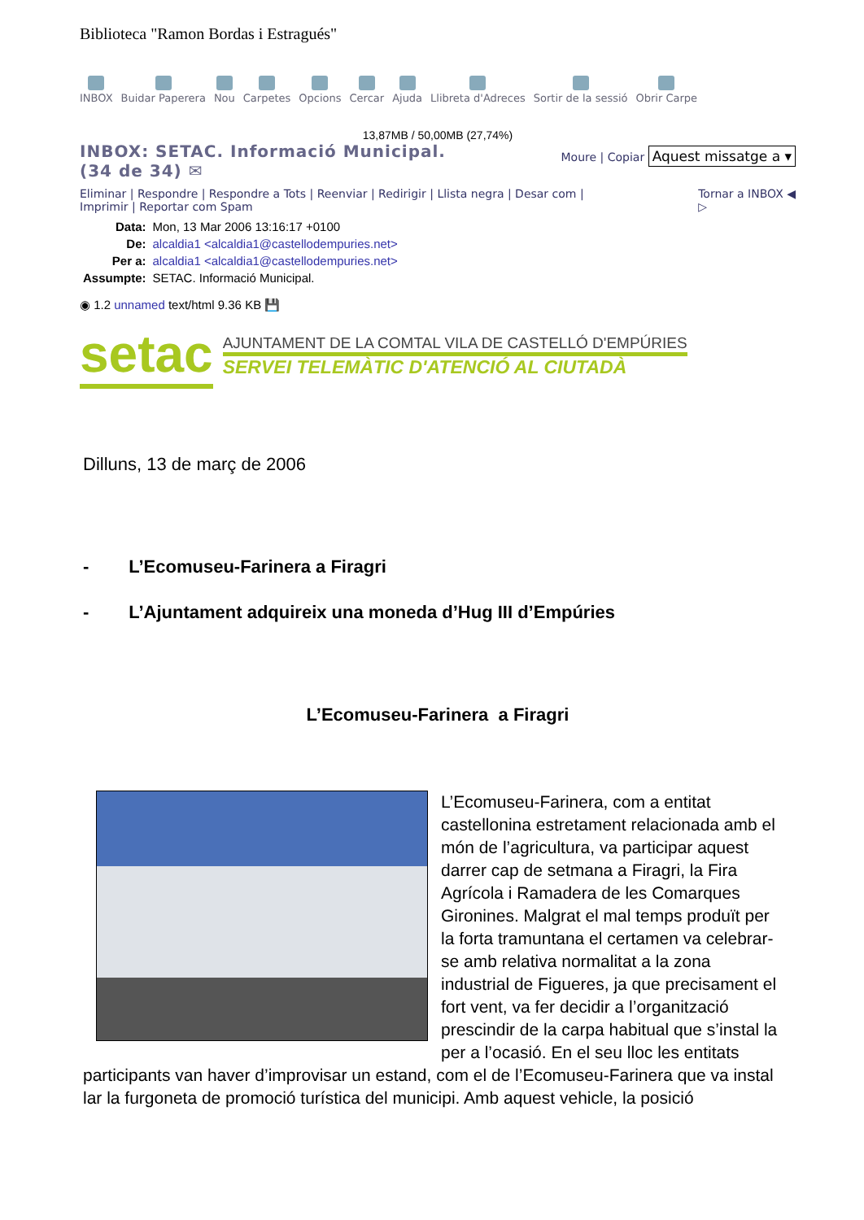Biblioteca "Ramon Bordas i Estragués"
INBOX Buidar Paperera Nou Carpetes Opcions Cercar Ajuda Llibreta d'Adreces Sortir de la sessió Obrir Carpe
13,87MB / 50,00MB (27,74%)
INBOX: SETAC. Informació Municipal.
(34 de 34) ✉
Moure | Copiar Aquest missatge a ▾
Eliminar | Respondre | Respondre a Tots | Reenviar | Redirigir | Llista negra | Desar com |
Imprimir | Reportar com Spam
Tornar a INBOX ◀
▷
| Data: | Mon, 13 Mar 2006 13:16:17 +0100 |
| De: | alcaldia1 <alcaldia1@castellodempuries.net> |
| Per a: | alcaldia1 <alcaldia1@castellodempuries.net> |
| Assumpte: | SETAC. Informació Municipal. |
◉ 1.2 unnamed text/html 9.36 KB 💾
setac
AJUNTAMENT DE LA COMTAL VILA DE CASTELLÓ D'EMPÚRIES
SERVEI TELEMÀTIC D'ATENCIÓ AL CIUTADÀ
Dilluns, 13 de març de 2006
- L’Ecomuseu-Farinera a Firagri
- L’Ajuntament adquireix una moneda d’Hug III d’Empúries
L’Ecomuseu-Farinera a Firagri
L’Ecomuseu-Farinera, com a entitat castellonina estretament relacionada amb el món de l’agricultura, va participar aquest darrer cap de setmana a Firagri, la Fira Agrícola i Ramadera de les Comarques Gironines. Malgrat el mal temps produït per la forta tramuntana el certamen va celebrar-se amb relativa normalitat a la zona industrial de Figueres, ja que precisament el fort vent, va fer decidir a l’organització prescindir de la carpa habitual que s’instal la per a l’ocasió. En el seu lloc les entitats participants van haver d’improvisar un estand, com el de l’Ecomuseu-Farinera que va instal lar la furgoneta de promoció turística del municipi. Amb aquest vehicle, la posició